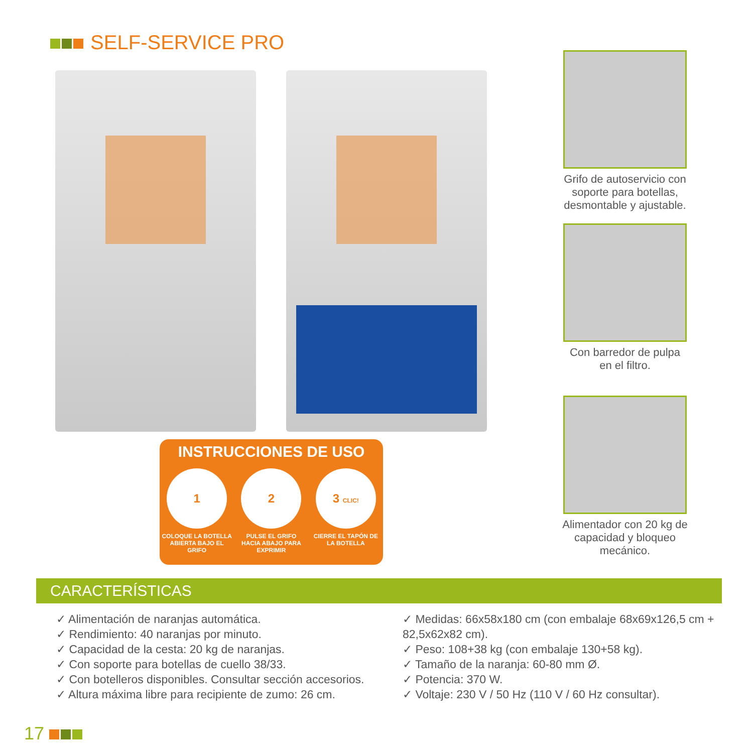SELF-SERVICE PRO
Grifo de autoservicio con soporte para botellas, desmontable y ajustable.
Con barredor de pulpa en el filtro.
Alimentador con 20 kg de capacidad y bloqueo mecánico.
INSTRUCCIONES DE USO
1
COLOQUE LA BOTELLA ABIERTA BAJO EL GRIFO
2
PULSE EL GRIFO HACIA ABAJO PARA EXPRIMIR
3 CLIC!
CIERRE EL TAPÓN DE LA BOTELLA
CARACTERÍSTICAS
✓ Alimentación de naranjas automática.
✓ Rendimiento: 40 naranjas por minuto.
✓ Capacidad de la cesta: 20 kg de naranjas.
✓ Con soporte para botellas de cuello 38/33.
✓ Con botelleros disponibles. Consultar sección accesorios.
✓ Altura máxima libre para recipiente de zumo: 26 cm.
✓ Medidas: 66x58x180 cm (con embalaje 68x69x126,5 cm + 82,5x62x82 cm).
✓ Peso: 108+38 kg (con embalaje 130+58 kg).
✓ Tamaño de la naranja: 60-80 mm Ø.
✓ Potencia: 370 W.
✓ Voltaje: 230 V / 50 Hz (110 V / 60 Hz consultar).
17